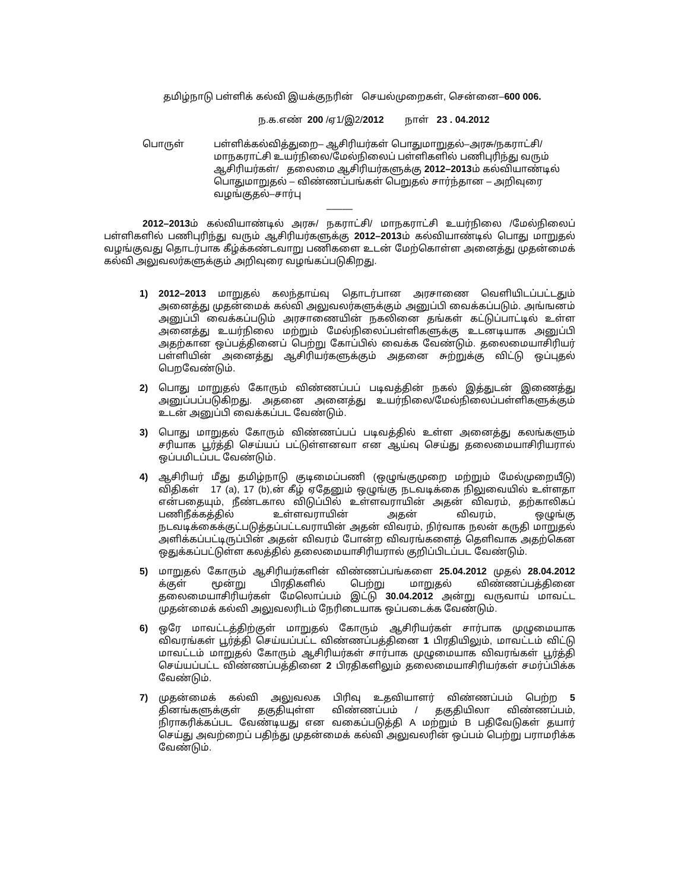தமிழ்நாடு பள்ளிக் கல்வி இயக்குநரின் செயல்முறைகள், சென்னை–600 006.
ந.க.எண் 200 /ஏ1/இ2/2012 நாள் 23 . 04.2012
பொருள் பள்ளிக்கல்வித்துறை– ஆசிரியர்கள் பொதுமாறுதல்–அரசு/நகராட்சி/ மாநகராட்சி உயர்நிலை/மேல்நிலைப் பள்ளிகளில் பணிபுரிந்து வரும் ஆசிரியர்கள்/ தலைமை ஆசிரியர்களுக்கு 2012–2013ம் கல்வியாண்டில் பொதுமாறுதல் – விண்ணப்பங்கள் பெறுதல் சார்ந்தான – அறிவுரை வழங்குதல்–சார்பு
–––––
2012–2013ம் கல்வியாண்டில் அரசு/ நகராட்சி/ மாநகராட்சி உயர்நிலை /மேல்நிலைப் பள்ளிகளில் பணிபுரிந்து வரும் ஆசிரியர்களுக்கு 2012–2013ம் கல்வியாண்டில் பொது மாறுதல் வழங்குவது தொடர்பாக கீழ்க்கண்டவாறு பணிகளை உடன் மேற்கொள்ள அனைத்து முதன்மைக் கல்வி அலுவலர்களுக்கும் அறிவுரை வழங்கப்படுகிறது.
1) 2012–2013 மாறுதல் கலந்தாய்வு தொடர்பான அரசாணை வெளியிடப்பட்டதும் அனைத்து முதன்மைக் கல்வி அலுவலர்களுக்கும் அனுப்பி வைக்கப்படும். அங்ஙனம் அனுப்பி வைக்கப்படும் அரசாணையின் நகலினை தங்கள் கட்டுப்பாட்டில் உள்ள அனைத்து உயர்நிலை மற்றும் மேல்நிலைப்பள்ளிகளுக்கு உடனடியாக அனுப்பி அதற்கான ஒப்பத்தினைப் பெற்று கோப்பில் வைக்க வேண்டும். தலைமையாசிரியர் பள்ளியின் அனைத்து ஆசிரியர்களுக்கும் அதனை சுற்றுக்கு விட்டு ஒப்புதல் பெறவேண்டும்.
2) பொது மாறுதல் கோரும் விண்ணப்பப் படிவத்தின் நகல் இத்துடன் இணைத்து அனுப்பப்படுகிறது. அதனை அனைத்து உயர்நிலை/மேல்நிலைப்பள்ளிகளுக்கும் உடன் அனுப்பி வைக்கப்பட வேண்டும்.
3) பொது மாறுதல் கோரும் விண்ணப்பப் படிவத்தில் உள்ள அனைத்து கலங்களும் சரியாக பூர்த்தி செய்யப் பட்டுள்ளனவா என ஆய்வு செய்து தலைமையாசிரியரால் ஒப்பமிடப்பட வேண்டும்.
4) ஆசிரியர் மீது தமிழ்நாடு குடிமைப்பணி (ஒழுங்குமுறை மற்றும் மேல்முறையீடு) விதிகள் 17 (a), 17 (b),ன் கீழ் ஏதேனும் ஒழுங்கு நடவடிக்கை நிலுவையில் உள்ளதா என்பதையும், நீண்டகால விடுப்பில் உள்ளவராயின் அதன் விவரம், தற்காலிகப் பணிநீக்கத்தில் உள்ளவராயின் அதன் விவரம், ஒழுங்கு நடவடிக்கைக்குட்படுத்தப்பட்டவராயின் அதன் விவரம், நிர்வாக நலன் கருதி மாறுதல் அளிக்கப்பட்டிருப்பின் அதன் விவரம் போன்ற விவரங்களைத் தெளிவாக அதற்கென ஒதுக்கப்பட்டுள்ள கலத்தில் தலைமையாசிரியரால் குறிப்பிடப்பட வேண்டும்.
5) மாறுதல் கோரும் ஆசிரியர்களின் விண்ணப்பங்களை 25.04.2012 முதல் 28.04.2012 க்குள் மூன்று பிரதிகளில் பெற்று மாறுதல் விண்ணப்பத்தினை தலைமையாசிரியர்கள் மேலொப்பம் இட்டு 30.04.2012 அன்று வருவாய் மாவட்ட முதன்மைக் கல்வி அலுவலரிடம் நேரிடையாக ஒப்படைக்க வேண்டும்.
6) ஒரே மாவட்டத்திற்குள் மாறுதல் கோரும் ஆசிரியர்கள் சார்பாக முழுமையாக விவரங்கள் பூர்த்தி செய்யப்பட்ட விண்ணப்பத்தினை 1 பிரதியிலும், மாவட்டம் விட்டு மாவட்டம் மாறுதல் கோரும் ஆசிரியர்கள் சார்பாக முழுமையாக விவரங்கள் பூர்த்தி செய்யப்பட்ட விண்ணப்பத்தினை 2 பிரதிகளிலும் தலைமையாசிரியர்கள் சமர்ப்பிக்க வேண்டும்.
7) முதன்மைக் கல்வி அலுவலக பிரிவு உதவியாளர் விண்ணப்பம் பெற்ற 5 தினங்களுக்குள் தகுதியுள்ள விண்ணப்பம் / தகுதியிலா விண்ணப்பம், நிராகரிக்கப்பட வேண்டியது என வகைப்படுத்தி A மற்றும் B பதிவேடுகள் தயார் செய்து அவற்றைப் பதிந்து முதன்மைக் கல்வி அலுவலரின் ஒப்பம் பெற்று பராமரிக்க வேண்டும்.